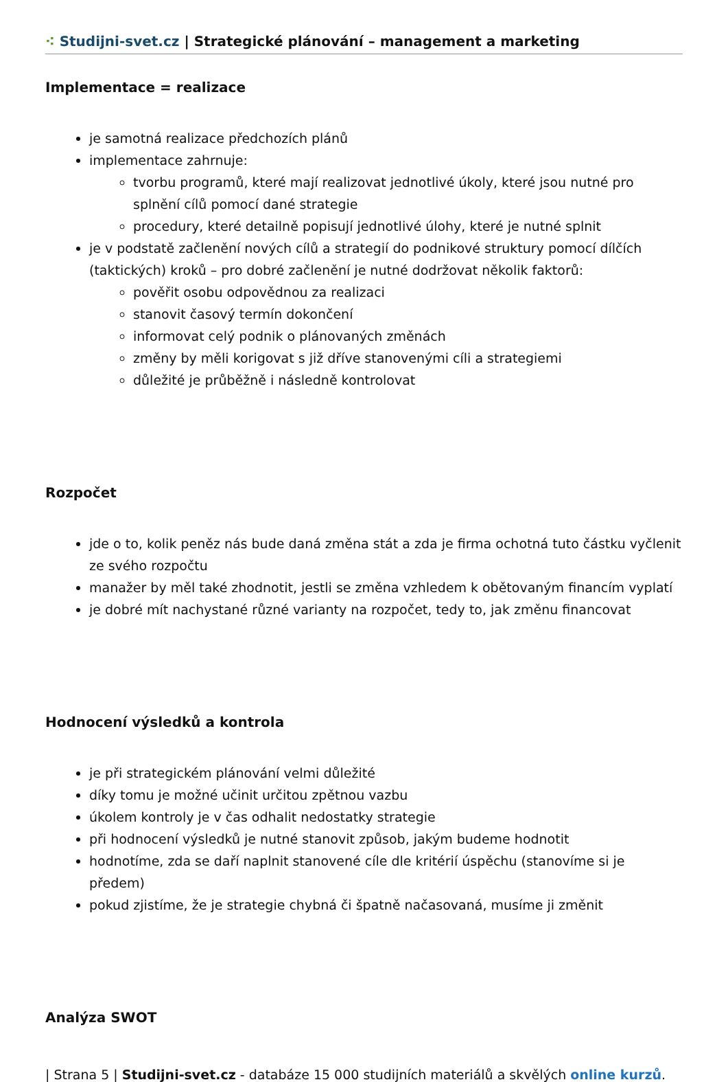⁖ Studijni-svet.cz | Strategické plánování – management a marketing
Implementace = realizace
je samotná realizace předchozích plánů
implementace zahrnuje:
tvorbu programů, které mají realizovat jednotlivé úkoly, které jsou nutné pro splnění cílů pomocí dané strategie
procedury, které detailně popisují jednotlivé úlohy, které je nutné splnit
je v podstatě začlenění nových cílů a strategií do podnikové struktury pomocí dílčích (taktických) kroků – pro dobré začlenění je nutné dodržovat několik faktorů:
pověřit osobu odpovědnou za realizaci
stanovit časový termín dokončení
informovat celý podnik o plánovaných změnách
změny by měli korigovat s již dříve stanovenými cíli a strategiemi
důležité je průběžně i následně kontrolovat
Rozpočet
jde o to, kolik peněz nás bude daná změna stát a zda je firma ochotná tuto částku vyčlenit ze svého rozpočtu
manažer by měl také zhodnotit, jestli se změna vzhledem k obětovaným financím vyplatí
je dobré mít nachystané různé varianty na rozpočet, tedy to, jak změnu financovat
Hodnocení výsledků a kontrola
je při strategickém plánování velmi důležité
díky tomu je možné učinit určitou zpětnou vazbu
úkolem kontroly je v čas odhalit nedostatky strategie
při hodnocení výsledků je nutné stanovit způsob, jakým budeme hodnotit
hodnotíme, zda se daří naplnit stanovené cíle dle kritérií úspěchu (stanovíme si je předem)
pokud zjistíme, že je strategie chybná či špatně načasovaná, musíme ji změnit
Analýza SWOT
| Strana 5 | Studijni-svet.cz - databáze 15 000 studijních materiálů a skvělých online kurzů.